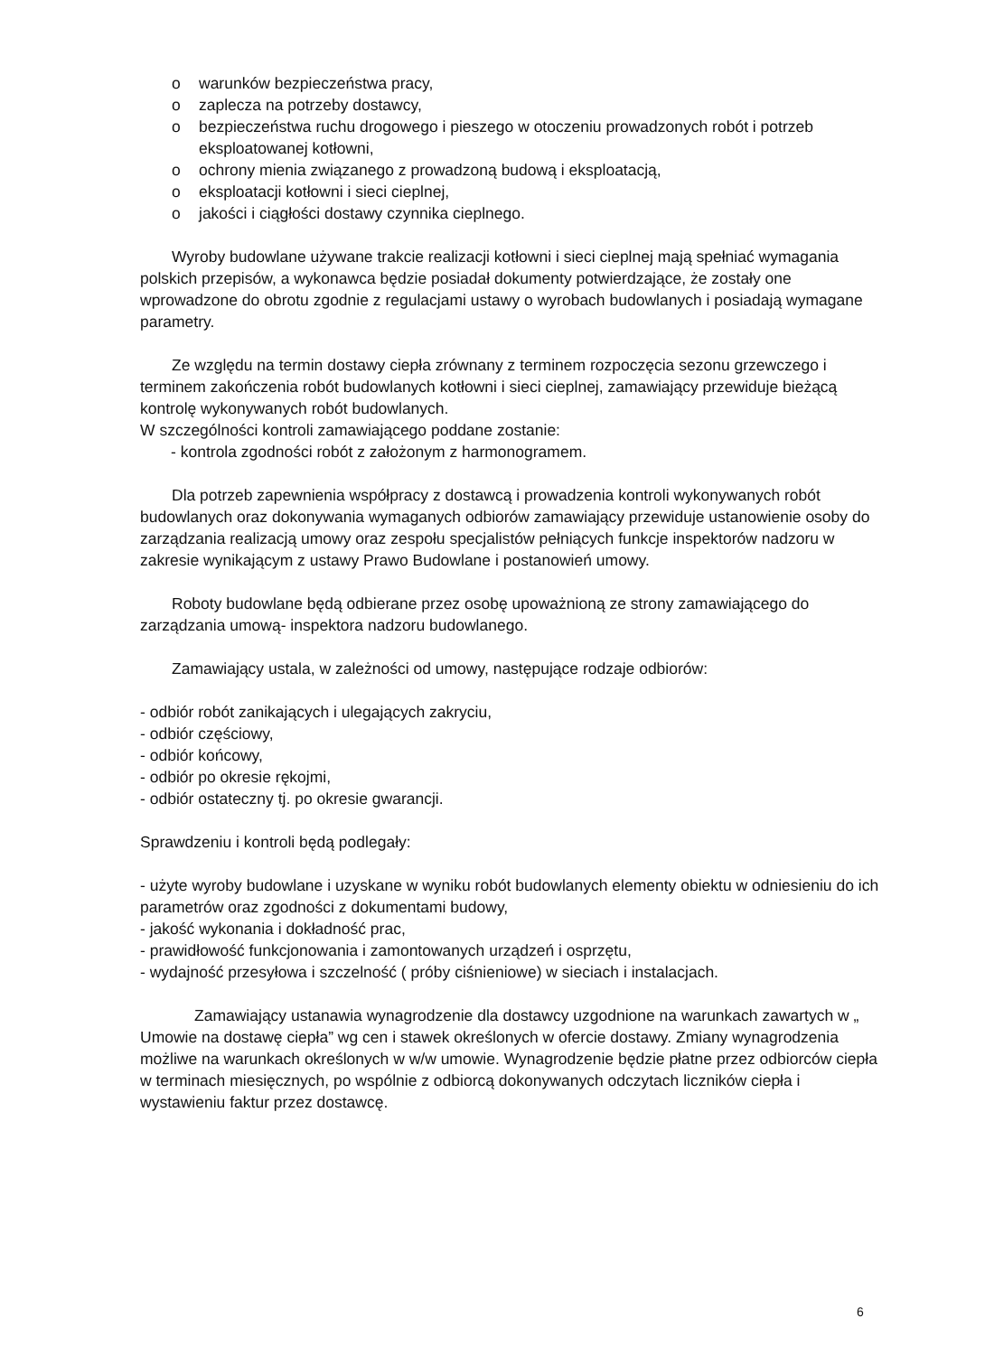o warunków bezpieczeństwa pracy,
o zaplecza na potrzeby dostawcy,
o bezpieczeństwa ruchu drogowego i pieszego w otoczeniu prowadzonych robót i potrzeb eksploatowanej kotłowni,
o ochrony mienia związanego z prowadzoną budową i eksploatacją,
o eksploatacji kotłowni i sieci cieplnej,
o jakości i ciągłości dostawy czynnika cieplnego.
Wyroby budowlane używane trakcie realizacji kotłowni i sieci cieplnej mają spełniać wymagania polskich przepisów, a wykonawca będzie posiadał dokumenty potwierdzające, że zostały one wprowadzone do obrotu zgodnie z regulacjami ustawy o wyrobach budowlanych i posiadają wymagane parametry.
Ze względu na termin dostawy ciepła zrównany z terminem rozpoczęcia sezonu grzewczego i terminem zakończenia robót budowlanych kotłowni i sieci cieplnej, zamawiający przewiduje bieżącą kontrolę wykonywanych robót budowlanych.
W szczególności kontroli zamawiającego poddane zostanie:
- kontrola zgodności robót z założonym z harmonogramem.
Dla potrzeb zapewnienia współpracy z dostawcą i prowadzenia kontroli wykonywanych robót budowlanych oraz dokonywania wymaganych odbiorów zamawiający przewiduje ustanowienie osoby do zarządzania realizacją umowy oraz zespołu specjalistów pełniących funkcje inspektorów nadzoru w zakresie wynikającym z ustawy Prawo Budowlane i postanowień umowy.
Roboty budowlane będą odbierane przez osobę upoważnioną ze strony zamawiającego do zarządzania umową- inspektora nadzoru budowlanego.
Zamawiający ustala, w zależności od umowy, następujące rodzaje odbiorów:
- odbiór robót zanikających i ulegających zakryciu,
- odbiór częściowy,
- odbiór końcowy,
- odbiór po okresie rękojmi,
- odbiór ostateczny tj. po okresie gwarancji.
Sprawdzeniu i kontroli będą podlegały:
- użyte wyroby budowlane i uzyskane w wyniku robót budowlanych elementy obiektu w odniesieniu do ich parametrów oraz zgodności z dokumentami budowy,
- jakość wykonania i dokładność prac,
- prawidłowość funkcjonowania i zamontowanych urządzeń i osprzętu,
- wydajność przesyłowa i szczelność ( próby ciśnieniowe) w sieciach i instalacjach.
Zamawiający ustanawia wynagrodzenie dla dostawcy uzgodnione na warunkach zawartych w „ Umowie na dostawę ciepła” wg cen i stawek określonych w ofercie dostawy. Zmiany wynagrodzenia możliwe na warunkach określonych w w/w umowie. Wynagrodzenie będzie płatne przez odbiorców ciepła w terminach miesięcznych, po wspólnie z odbiorcą dokonywanych odczytach liczników ciepła i wystawieniu faktur przez dostawcę.
6